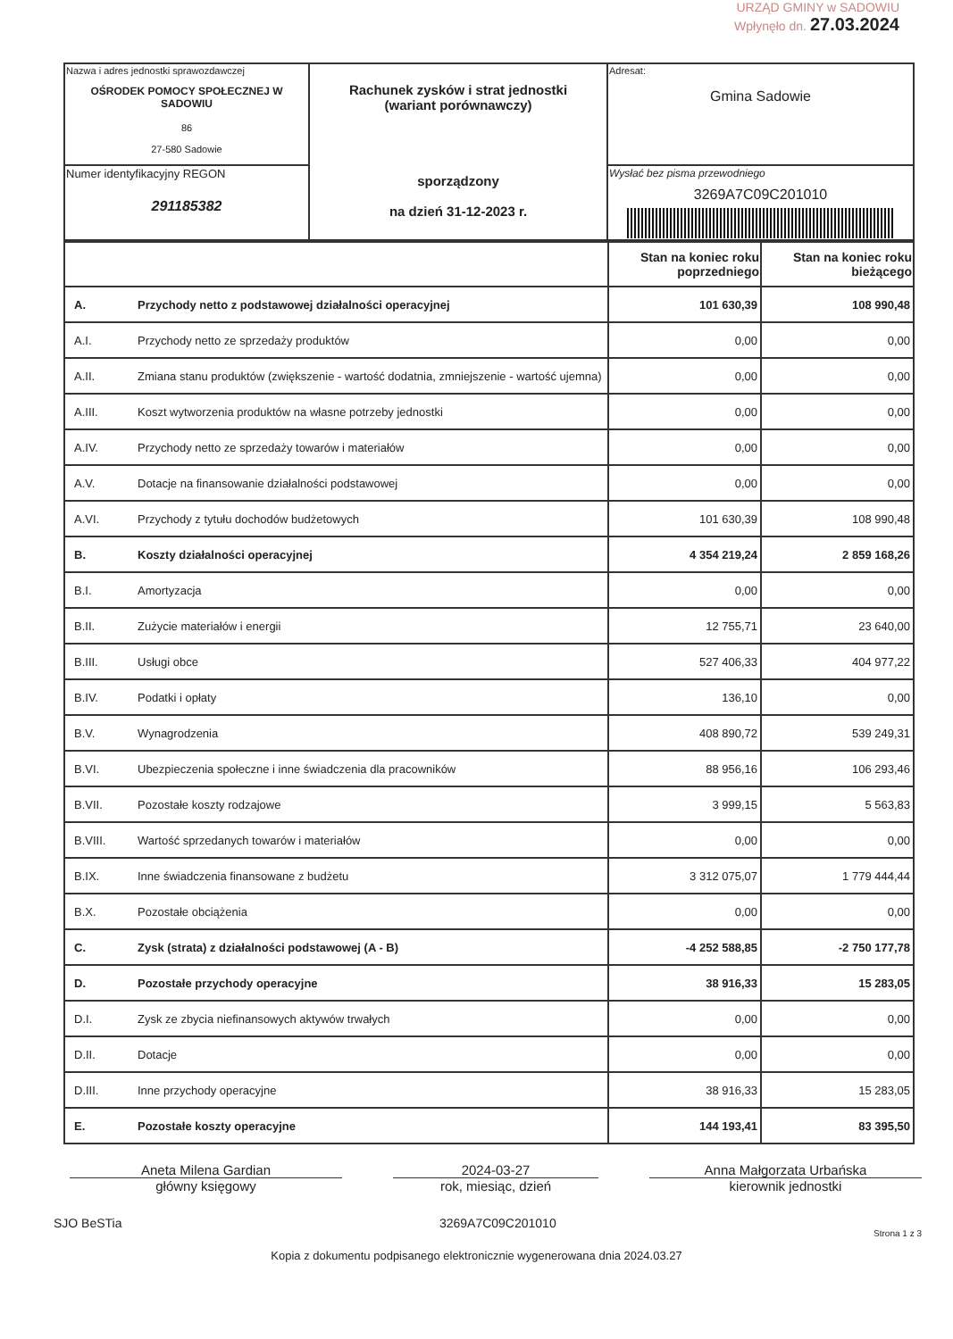URZĄD GMINY w SADOWIU
Wpłynęło dn. 27.03.2024
| Nazwa i adres jednostki sprawozdawczej OŚRODEK POMOCY SPOŁECZNEJ W SADOWIU 86 27-580 Sadowie | Rachunek zysków i strat jednostki (wariant porównawczy) sporządzony na dzień 31-12-2023 r. | Adresat: Gmina Sadowie |
| Numer identyfikacyjny REGON 291185382 | | Wysłać bez pisma przewodniego 3269A7C09C201010 |
| | | Stan na koniec roku poprzedniego | Stan na koniec roku bieżącego |
| A. | Przychody netto z podstawowej działalności operacyjnej | 101 630,39 | 108 990,48 |
| A.I. | Przychody netto ze sprzedaży produktów | 0,00 | 0,00 |
| A.II. | Zmiana stanu produktów (zwiększenie - wartość dodatnia, zmniejszenie - wartość ujemna) | 0,00 | 0,00 |
| A.III. | Koszt wytworzenia produktów na własne potrzeby jednostki | 0,00 | 0,00 |
| A.IV. | Przychody netto ze sprzedaży towarów i materiałów | 0,00 | 0,00 |
| A.V. | Dotacje na finansowanie działalności podstawowej | 0,00 | 0,00 |
| A.VI. | Przychody z tytułu dochodów budżetowych | 101 630,39 | 108 990,48 |
| B. | Koszty działalności operacyjnej | 4 354 219,24 | 2 859 168,26 |
| B.I. | Amortyzacja | 0,00 | 0,00 |
| B.II. | Zużycie materiałów i energii | 12 755,71 | 23 640,00 |
| B.III. | Usługi obce | 527 406,33 | 404 977,22 |
| B.IV. | Podatki i opłaty | 136,10 | 0,00 |
| B.V. | Wynagrodzenia | 408 890,72 | 539 249,31 |
| B.VI. | Ubezpieczenia społeczne i inne świadczenia dla pracowników | 88 956,16 | 106 293,46 |
| B.VII. | Pozostałe koszty rodzajowe | 3 999,15 | 5 563,83 |
| B.VIII. | Wartość sprzedanych towarów i materiałów | 0,00 | 0,00 |
| B.IX. | Inne świadczenia finansowane z budżetu | 3 312 075,07 | 1 779 444,44 |
| B.X. | Pozostałe obciążenia | 0,00 | 0,00 |
| C. | Zysk (strata) z działalności podstawowej (A - B) | -4 252 588,85 | -2 750 177,78 |
| D. | Pozostałe przychody operacyjne | 38 916,33 | 15 283,05 |
| D.I. | Zysk ze zbycia niefinansowych aktywów trwałych | 0,00 | 0,00 |
| D.II. | Dotacje | 0,00 | 0,00 |
| D.III. | Inne przychody operacyjne | 38 916,33 | 15 283,05 |
| E. | Pozostałe koszty operacyjne | 144 193,41 | 83 395,50 |
Aneta Milena Gardian
główny księgowy
2024-03-27
rok, miesiąc, dzień
Anna Małgorzata Urbańska
kierownik jednostki
SJO BeSTia 3269A7C09C201010 Strona 1 z 3
Kopia z dokumentu podpisanego elektronicznie wygenerowana dnia 2024.03.27